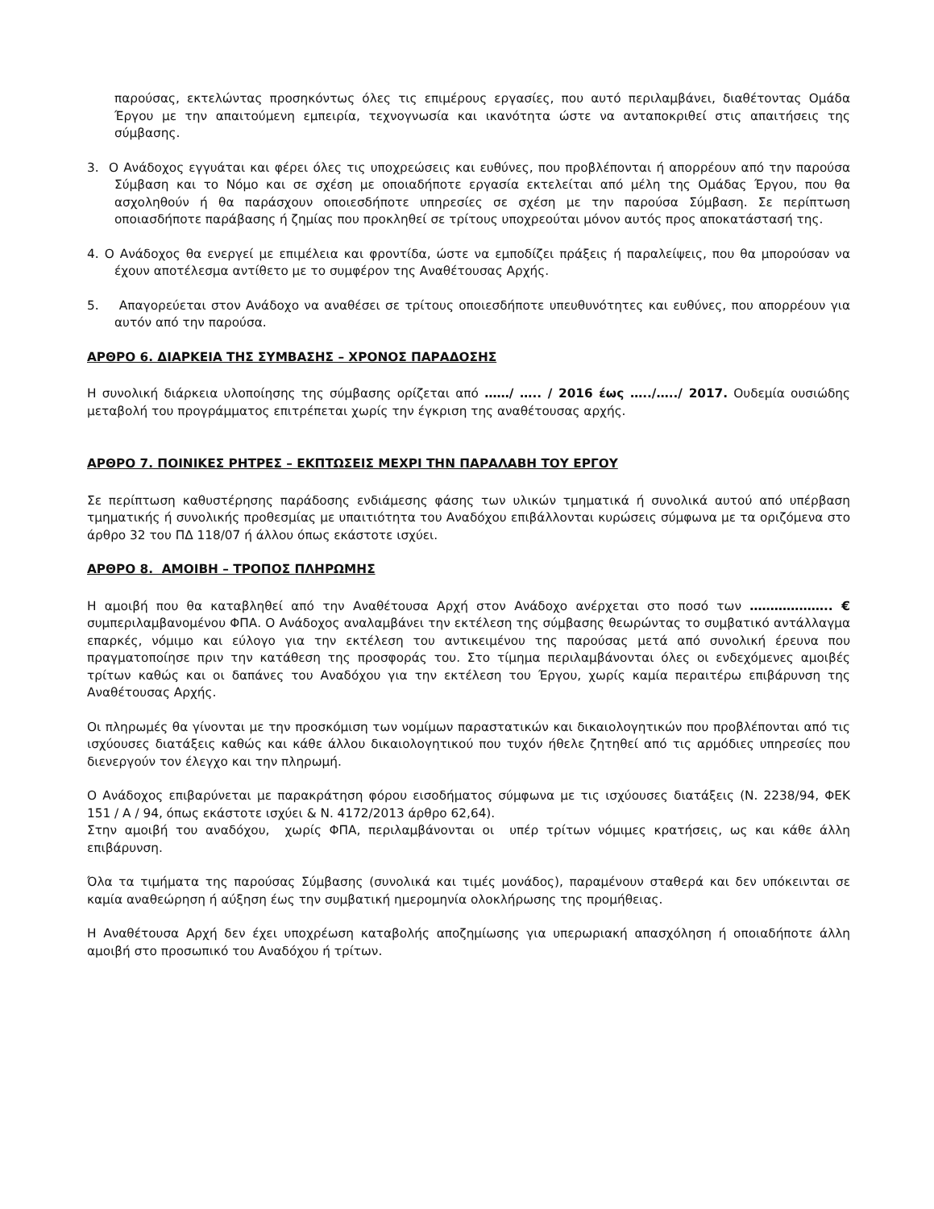παρούσας, εκτελώντας προσηκόντως όλες τις επιμέρους εργασίες, που αυτό περιλαμβάνει, διαθέτοντας Ομάδα Έργου με την απαιτούμενη εμπειρία, τεχνογνωσία και ικανότητα ώστε να ανταποκριθεί στις απαιτήσεις της σύμβασης.
3. Ο Ανάδοχος εγγυάται και φέρει όλες τις υποχρεώσεις και ευθύνες, που προβλέπονται ή απορρέουν από την παρούσα Σύμβαση και το Νόμο και σε σχέση με οποιαδήποτε εργασία εκτελείται από μέλη της Ομάδας Έργου, που θα ασχοληθούν ή θα παράσχουν οποιεσδήποτε υπηρεσίες σε σχέση με την παρούσα Σύμβαση. Σε περίπτωση οποιασδήποτε παράβασης ή ζημίας που προκληθεί σε τρίτους υποχρεούται μόνον αυτός προς αποκατάστασή της.
4. Ο Ανάδοχος θα ενεργεί με επιμέλεια και φροντίδα, ώστε να εμποδίζει πράξεις ή παραλείψεις, που θα μπορούσαν να έχουν αποτέλεσμα αντίθετο με το συμφέρον της Αναθέτουσας Αρχής.
5. Απαγορεύεται στον Ανάδοχο να αναθέσει σε τρίτους οποιεσδήποτε υπευθυνότητες και ευθύνες, που απορρέουν για αυτόν από την παρούσα.
ΑΡΘΡΟ 6. ΔΙΑΡΚΕΙΑ ΤΗΣ ΣΥΜΒΑΣΗΣ – ΧΡΟΝΟΣ ΠΑΡΑΔΟΣΗΣ
Η συνολική διάρκεια υλοποίησης της σύμβασης ορίζεται από ……/ ….. / 2016 έως …../…../ 2017. Ουδεμία ουσιώδης μεταβολή του προγράμματος επιτρέπεται χωρίς την έγκριση της αναθέτουσας αρχής.
ΑΡΘΡΟ 7. ΠΟΙΝΙΚΕΣ ΡΗΤΡΕΣ – ΕΚΠΤΩΣΕΙΣ ΜΕΧΡΙ ΤΗΝ ΠΑΡΑΛΑΒΗ ΤΟΥ ΕΡΓΟΥ
Σε περίπτωση καθυστέρησης παράδοσης ενδιάμεσης φάσης των υλικών τμηματικά ή συνολικά αυτού από υπέρβαση τμηματικής ή συνολικής προθεσμίας με υπαιτιότητα του Αναδόχου επιβάλλονται κυρώσεις σύμφωνα με τα οριζόμενα στο άρθρο 32 του ΠΔ 118/07 ή άλλου όπως εκάστοτε ισχύει.
ΑΡΘΡΟ 8. ΑΜΟΙΒΗ – ΤΡΟΠΟΣ ΠΛΗΡΩΜΗΣ
Η αμοιβή που θα καταβληθεί από την Αναθέτουσα Αρχή στον Ανάδοχο ανέρχεται στο ποσό των ……………….. € συμπεριλαμβανομένου ΦΠΑ. Ο Ανάδοχος αναλαμβάνει την εκτέλεση της σύμβασης θεωρώντας το συμβατικό αντάλλαγμα επαρκές, νόμιμο και εύλογο για την εκτέλεση του αντικειμένου της παρούσας μετά από συνολική έρευνα που πραγματοποίησε πριν την κατάθεση της προσφοράς του. Στο τίμημα περιλαμβάνονται όλες οι ενδεχόμενες αμοιβές τρίτων καθώς και οι δαπάνες του Αναδόχου για την εκτέλεση του Έργου, χωρίς καμία περαιτέρω επιβάρυνση της Αναθέτουσας Αρχής.
Οι πληρωμές θα γίνονται με την προσκόμιση των νομίμων παραστατικών και δικαιολογητικών που προβλέπονται από τις ισχύουσες διατάξεις καθώς και κάθε άλλου δικαιολογητικού που τυχόν ήθελε ζητηθεί από τις αρμόδιες υπηρεσίες που διενεργούν τον έλεγχο και την πληρωμή.
Ο Ανάδοχος επιβαρύνεται με παρακράτηση φόρου εισοδήματος σύμφωνα με τις ισχύουσες διατάξεις (Ν. 2238/94, ΦΕΚ 151 / Α / 94, όπως εκάστοτε ισχύει & Ν. 4172/2013 άρθρο 62,64).
Στην αμοιβή του αναδόχου, χωρίς ΦΠΑ, περιλαμβάνονται οι υπέρ τρίτων νόμιμες κρατήσεις, ως και κάθε άλλη επιβάρυνση.
Όλα τα τιμήματα της παρούσας Σύμβασης (συνολικά και τιμές μονάδος), παραμένουν σταθερά και δεν υπόκεινται σε καμία αναθεώρηση ή αύξηση έως την συμβατική ημερομηνία ολοκλήρωσης της προμήθειας.
Η Αναθέτουσα Αρχή δεν έχει υποχρέωση καταβολής αποζημίωσης για υπερωριακή απασχόληση ή οποιαδήποτε άλλη αμοιβή στο προσωπικό του Αναδόχου ή τρίτων.